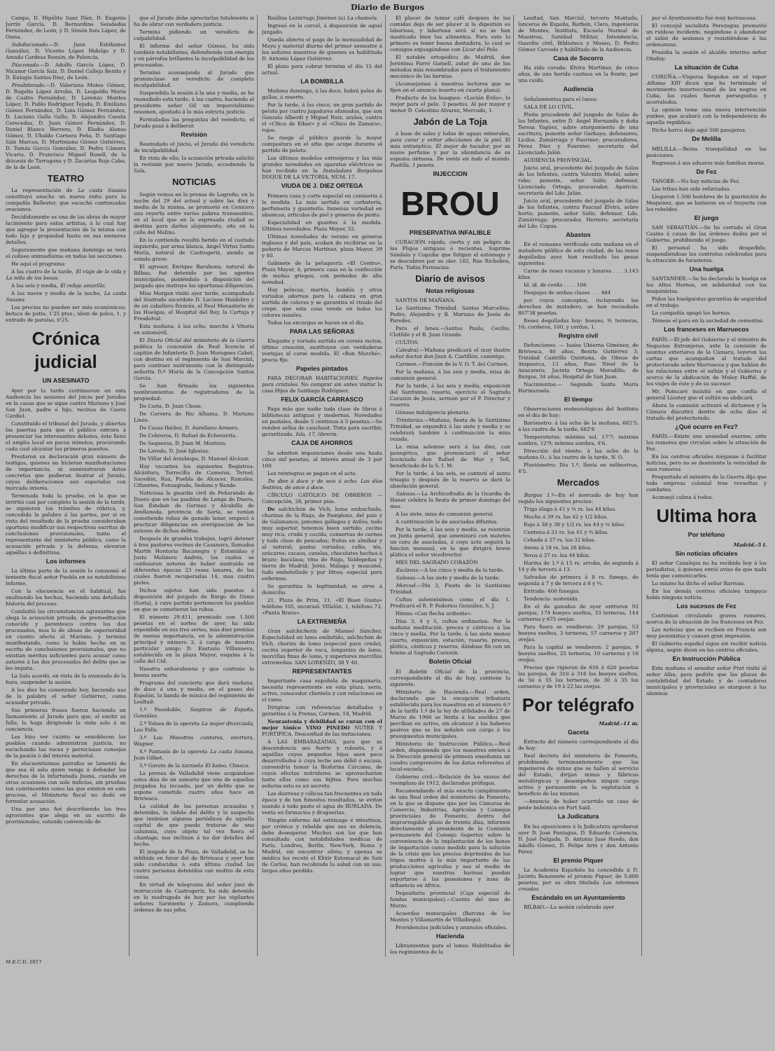Diario de Burgos
Campo, D. Hipólito Saez Díez, D. Eugenio Jorrín García, D. Bernardino Seisdedos Fernández, de León, y D. Simón Inés López, de Osma.
Subdiaconado.—D. Juan Estébanez González, D. Vicente López Hidalgo y D. Amado Cardesa Remón, de Palencia.
Diaconado.—D. Adolfo García López, D. Nicanor García Saiz, D. Daniel Calleja Benito y D. Eulogio Santos Díez, de León.
Presbiterado.—D. Valeriano Mateo Gómez, D. Rogelio López Arroba, D. Leopoldo María de Castro Fernández, D. Lorenzo Montes López, D. Pablo Rodríguez Tejada, D. Emiliano Gómez Fernández, D. Luis Gómez Fernández, D. Luciano Gallo Gallo, D. Alejandro Cuesta Cerecedas, D. Juan Gómez Fernández, D. Daniel Blanco Herrero, D. Eladio Alonso Gómez, D. Ubaldo Carnero Peña, D. Santiago Sáiz Marcos, D. Martiniano Gómez Gutiérrez, D. Tomás García González, D. Pedro Cámara Vicario, D. Francisco Miguel Rosell, de la diócesis de Tarragona y D. Zacarías Rojo Cabo, de la de León.
TEATRO
La representación de La casta Susana constituyó anoche un nuevo éxito para la compañía Ballester, que escuchó continuadas ovaciones.
Decididamente es una de las obras de mayor lucimiento para estos artistas, á lo cual hay que agregar la presentación de la misma con todo lujo y propiedad hasta en sus menores detalles.
Seguramente que mañana domingo se verá el coliseo animadísimo en todas las secciones.
He aquí el programa:
A las cuatro de la tarde, El viaje de la vida y La niña de los besos.
A las seis y media, El refajo amarillo.
A las nueve y media de la noche, La casta Susana.
Los precios no pueden ser más económicos: butaca de patio, 1'25 ptas.; idem de palco, 1, y entrada de paraíso, 0'25.
Crónica judicial
UN ASESINATO
Ayer por la tarde continuaron en esta Audiencia las sesiones del juicio por jurados en la causa que se sigue contra Mariano y José San Juan, padre é hijo, vecinos de Cueva Cardiel.
Constituído el tribunal del Jurado, y abiertas las puertas para que el público entrara á presenciar los interesantes debates, éste llenó el amplio local en pocos minutos, procurando cada cual alcanzar los primeros puestos.
Prestaron su declaración gran número de testigos, quienes no hicieron manifestaciones de importancia, ni suministraron datos concretos que pudieran ilustrar al Jurado, cuyas deliberaciones son esperadas con marcado interés.
Terminada toda la prueba, en la que se invirtió casi por completo la sesión de la tarde, se siguieron los trámites de rúbrica, y, concedida la palabra á las partes, por si en vista del resultado de la prueba consideraban oportuno modificar sus respectivos escritos de conclusiones provisionales, tanto el representante del ministerio público, como la acusación privada y la defensa, elevaron aquéllas á definitivas.
Los informes
La última parte de la sesión la consumió el teniente fiscal señor Puebla en su notabilísimo informe.
Con la elocuencia en él habitual, fué analizando los hechos, haciendo una detallada historia del proceso.
Combatió las circunstancias agravantes que alega la acusación privada, de premeditación conocida y parentesco contra los dos procesados, mas la de abuso de superioridad en cuanto afecta al Mariano, y terminó manifestando, como lo había hecho en su escrito de conclusiones provisionales, que no existían méritos suficientes para acusar como autores á los dos procesados del delito que se les imputa.
La Sala acordó, en vista de lo avanzado de la hora, suspender la sesión.
A las diez ha comenzado hoy, haciendo uso de la palabra el señor Gutiérrez, como acusador privado.
Sus primeras frases fueron haciendo un llamamiento al Jurado para que, al emitir su fallo, lo haga dirigiendo la vista solo á su conciencia.
Les hizo ver cuánto se ennoblecen los pueblos cuando administran justicia, no escuchando las voces y perniciosos consejos de la pasión ó del interés material.
En elocuentísimos párrafos se lamentó de que sea él solo quien venga á defender los derechos de la infortunada Juana, cuando en otras ocasiones con solo indicios, sin pruebas tan convincentes como las que existen en este proceso, el Ministerio fiscal no dudó en formular acusación.
Una por una fué describiendo las tres agravantes que alega en su escrito de provisionales, estando convencido de
que el Jurado debe apreciarlas totalmente si ha de obrar con verdadera justicia.
Termina pidiendo un veredicto de culpabilidad.
El informe del señor Gómez, ha sido también notabilísimo, defendiendo con energía y en párrafos brillantes la inculpabilidad de los procesados.
Terminó aconsejando al Jurado que pronunciase un veredicto de completa inculpabilidad.
Suspendida la sesión á la una y media, se ha reanudado esta tarde, á las cuatro, haciendo el presidente señor Gil un imparcialísimo resumen, ajustado á la más estricta justicia.
Formuladas las preguntas del veredicto, el Jurado pasó á deliberar.
Revisión
Reanudado el juicio, el Jurado dió veredicto de inculpabilidad.
En vista de ello, la acusación privada solicitó la revisión por nuevo Jurado, accediendo la Sala.
NOTICIAS
Según vemos en la prensa de Logroño, en la noche del 29 del actual y sobre las diez y media de la misma, se promovió en Cenicero una reyerta entre varios pobres transeuntes, en el local que en la expresada ciudad se destina para darles alojamiento, sito en la calle del Molino.
En la contienda resultó herido en el costado izquierdo, por arma blanca, Angel Virtus Santa María, natural de Castrogeriz, siendo su estado grave.
El agresor, Enrique Barahona, natural de Bilbao, fué detenido por los agentes municipales, poniéndolo á disposición del juzgado que instruye las oportunas diligencias.
Miss Morgan visitó ayer tarde, acompañada del ilustrado sacerdote D. Luciano Huidobro y de un caballero francés, el Real Monasterio de las Huelgas, el Hospital del Rey, la Cartuja y Fresdelval.
Esta mañana, á las ocho, marchó á Vitoria en automóvil.
El Diario Oficial del ministerio de la Guerra publica la concesión de Real licencia al capitán de Infantería D. Juan Moragues Cabot, con destino en el regimiento de San Marcial, para contraer matrimonio con la distinguida señorita D.ª María de la Concepción Santos García.
Se han firmado los siguientes nombramientos de registradores de la propiedad:
De Coria, D. Juan Chese.
De Cervera de Río Alhama, D. Mariano Linés.
De Casas-Ibáñez, D. Aureliano Armero.
De Cebreros, D. Rafael de Echevarría.
De Sequeros, D. Juan M. Montero.
De Laredo, D. José Iglesias.
De Villar del Arzobispo, D. Manuel Alcázar.
Hay vacantes los siguientes Registros: Alcántara, Torrecilla de Cameros, Teruel, Sacedón, Roa, Puebla de Alcocer, Ramales, Cifuentes, Fonsagrada, Sedano y Bande.
Noticiosa la guardia civil de Peñaranda de Duero que en los pueblos de Langa de Duero, San Esteban de Gormaz y Alcubilla de Avellaneda, provincia de Soria, se venían cometiendo robos de ganado lanar, empezó á practicar diligencias en averiguación de los autores de dichos delitos.
Después de grandes trabajos, logró detener á tres pastores vecinos de Casanova, llamados Martín Hontoria Bocanegra y Estanislao y Justo Molinero Andrés, los cuales se confesaron autores de haber sustraído en diferentes épocas 23 reses lanares, de las cuales fueron recuperadas 14, mas cuatro pieles.
Dichos sujetos han sido puestos á disposición del juzgado de Burgo de Osma (Soria), á cuyo partido pertenecen los pueblos en que se cometieron los robos.
El número 29.411, premiado con 1.500 pesetas en el sorteo de ayer, ha sido expendido en sus tres series, más diez premios de menos importancia, en la administración principal y número 3, á cargo de nuestro particular amigo D. Eustasio Villanueva, establecida en la plaza Mayor, esquina á la calle del Cid.
Nuestra enhorabuena y que continúe la buena suerte.
Programa del concierto que dará mañana, de doce á una y media, en el paseo del Espolón, la banda de música del regimiento de Lealtad:
1.º Pasodoble, Suspiros de España, González.
2.º Valses de la opereta La mujer divorciada, Leo Falls.
3.º Los Maestros cantores, overtura, Wagner.
4.º Fantasía de la opereta La casta Susana, Jean Gilbet.
5.º Gavota de la zarzuela El bateo, Chueca.
La prensa de Valladolid viene ocupándose estos días de un sumario que uno de aquellos juzgados ha incoado, por un delito que se supone cometido cuatro años hace en Briviesca.
La calidad de las personas acusadas y detenidas, la índole del delito y la sospecha que insinúan algunos periódicos de aquella capital de que pueda tratarse de una calumnia, cuyo objeto tal vez fuera el chantage, nos inclinan á no dar detalles del hecho.
El juzgado de la Plaza, de Valladolid, se ha inhibido en favor del de Briviesca y ayer han sido conducidas á esta última ciudad las cuatro personas detenidas con motivo de esta causa.
En virtud de telegrama del señor juez de instrucción de Castrogeriz, ha sido detenida en la madrugada de hoy por los vigilantes señores Sarmiento y Zamora, cumpliendo órdenes de sus jefes,
Basilisa Lezárraga Jiménez (a) La chumela.
Ingresó en la carcel, á disposición de aquel juzgado.
Queda abierto el pago de la mensualidad de Mayo y material diurno del primer semestre á los señores maestros de quienes es habilitado D. Antonio López Gutiérrez.
El plazo para cobrar termina el día 15 del actual.
LA BOMBILLA
Mañana domingo, á las doce, habrá pelea de gallos, á muerte.
Por la tarde, á las cinco, un gran partido de pelota por cuatro jugadores afamados, que son Gonzalo Alberdi y Miguel Ruiz, azules, contra el «Chico de Eibar» y el «Chico de Zamora», rojos.
Se ruega al público guarde la mayor compostura en el sitio que ocupe durante el partido de pelota.
Los últimos modelos extranjeros y las más grandes novedades en aparatos eléctricos se han recibido en la Instaladora Burgalesa DUQUE DE LA VICTORIA, NÚM. 17.
VIUDA DE J. DIEZ ORTEGA
Primera casa y corte especial en camisería á la medida. La más surtida en corbatería, perfumería y guantería. Inmensa variedad en abanicos, artículos de piel y géneros de punto.
Especialidad en guantes á la medida. Ultimas novedades. Plaza Mayor, 52.
Ultimas novedades de verano en géneros ingleses y del país, acaban de recibirse en la pañería de Marcos Martínez, plaza Mayor, 39 y 40.
Gabinete de la peluquería «El Centro», Plaza Mayor, 4, primera casa en la confección de moños griegos, con peinados de alta novedad.
Hay pelucas, martós, bandós y otros variados adornos para la cabeza en gran surtido de colores y se garantiza el rizado del crepé, que esta casa vende en todos los colores usuales.
Todos los encargos se hacen en el día.
PARA LAS SEÑORAS
Elegante y variado surtido en corsés rectos, última creación, sustituyen con verdaderas ventajas al corsé medida. El «Bon Marché», precio fijo.
Papeles pintados
PARA DECORAR HABITACIONES. Papeles para cristales. No comprar sin antes visitar la casa Hijos de Santiago Rodríguez.
FELIX GARCÍA CARRASCO
Paga más que nadie toda clase de libros ó bibliotecas antiguas y modernas. Novedades en postales, desde 5 céntimos á 5 pesetas.—Se venden sellos de cauchout. Tinta para escribir, garantizada. Isla, 17, librería.
CAJA DE AHORROS
Se admiten imposiciones desde una hasta cinco mil pesetas, al interés anual de 3 por 100.
Los reintegros se pagan en el acto.
De diez á doce y de seis á ocho. Los días festivos, de once á doce.
CÍRCULO CATÓLICO DE OBREROS — Concepción, 28, primer piso.
De salchichón de Vich, lomo embuchado, chorizos de la Rioja, de Pamplona, del país y de Salamanca; jamones gallegos y Avilés, todo muy superior, tenemos buen surtido; cecina muy rica, cruda y cocida; conservas de carnes y toda clase de pescados; frutas en almíbar y al natural; pastas variadas; cafés, tés, azúcares; cacaos, canelas, chocolates hechos á brazo; bacalaos; vino de Rioja, Valdepeñas y tierra de Madrid; Jeréz, Málaga y moscatel, todo embotellado y por litros; especial para enfermos.
Se garantiza la legitimidad; se sirve á domicilio.
21, Plaza de Prim, 21, «El Buen Gusto» teléfono 105, sucursal: Villalón, 1, teléfono 73, «Punta Brava».
LA EXTREMEÑA
Gran salchichería de Manuel Sánchez. Especialidad en lomo embutido, salchichón de Vich, chorizo de lomo (especial para crudo), cecina superior de vaca, longaniza de lomo, morcillas finas de lomo, y superiores morcillas extremeñas. SAN LORENZO, 38 Y 40.
REPRESENTANTES
Importante casa española de maquinaria, necesita representente en esta plaza, serio, activo, conocedor clientela y con relaciones en el ramo.
Dirigirse con referencias detalladas y garantías á la Prensa, Carmen, 18, Madrid.
Neurastenia y debilidad se curan con el mejor tónico VINO PINEDO NUTRE Y FORTIFICA. Desconfiad de las imitaciones.
A LAS EMBARAZADAS, para que su descendencia sea fuerte y robusta, y á aquéllas cuyos pequeños hijos sean poco desarrollados ó cuya leche sea débil ó escasa, convendría tomar la Bioforina Cárcamo, de cuyos efectos nutridores se aprovecharían tanto ellas como sus hijitos. Para muchas señoras esto es un secreto.
Las diarreas y cólicos tan frecuentes en toda época y de tan funestos resultados, se evitan usando á todo pasto el agua de BURLADA. De venta en farmacias y droguerías.
Ningún enfermo del estómago é intestinos, por crónica y rebelde que sea su dolencia, debe desesperar. Muchos son los que han consultado con notabilidades médicas de París, Londres, Berlín, New-York, Roma y Madrid, sin encontrar alivio; y apenas su médico les recetó el Elixir Estomacal de Saiz de Carlos, han recobrado la salud con su uso, largos años perdida.
El placer de tomar café después de las comidas deja de ser placer si la digestión es laboriosa, y laboriosa será si no se han masticado bien los alimentos. Para esto lo primero es tener buena dentadura, lo cual se consigue enjuagándose con Licor del Polo.
El notable ortopédico de Madrid, don Jerónimo Farré Gamell, autor de uno de los métodos más renombrados para el tratamiento mecánico de las hernias.
(Aconsejamos á nuestros lectores que se fijen en el anuncio inserto en cuarta plana).
Producto de los bosques: «Loción Évilo», lo mejor para el pelo. 3 pesetas. Al por mayor y menor D. Celestino Alvarez, Mercado, 1.
Jabón de La Toja
á base de sales y lodos de aguas minerales, para curar y evitar afecciones de la piel. El más antiséptico. El mejor de tocador, por su suave perfume y por la abundancia de su espuma untuosa. De venta en todo el mundo. Pastilla, 1 peseta.
INJECCION
BROU
PRESERVATIVA INFALIBLE
CURACIÓN rápida, cierta y sin peligro de los Flujos antiguos ó recientes. Suprime Sándalo y Copaiba que fatigan el estómago y se descubren por su olor. 102, Rue Richelieu, París. Todas Farmacias.
Diario de avisos
Notas religiosas
SANTOS DE MAÑANA.
La Santísima Trinidad. Santos Marcelino, Pedro, Alejandro y B. Mariana de Jesús de Paredes.
Para el lunes.—Santos Paula, Cecilio, Clotilde y el B. Juan Grande.
CULTOS.
Catedral.—Mañana predicará el muy ilustre señor doctor don Juan A. Castillón, canónigo.
Carmen.—Función de la V. O. T. del Carmen.
Por la mañana, á las seis y media, misa de comunión general.
Por la tarde, á las seis y media, exposición del Santísimo, rosario, ejercicio al Sagrado Corazón de Jesús, sermón por el P. Director y reserva.
Gánase indulgencia plenaria.
Trinitarias.—Mañana, fiesta de la Santísima Trinidad, se expondrá á las siete y media y se celebrará también á continuación la misa rezada.
La misa solemne será á las diez, con panegírico, que pronunciará el señor licenciado don Rafael de Mur y Tell, beneficiado de la S. I. M.
Por la tarde, á las seis, se cantará el santo trisagio y después de la reserva se dará la absolución general.
Salesas.—La Archicofradía de la Guardia de Honor celebra la fiesta de primer domingo del mes.
A las siete, misa de comunión general.
A continuación la de asociados difuntos.
Por la tarde, á las seis y media, se reunirán en Junta general, que amenizará con motetes un coro de asociadas, á cuyo acto seguirá la función mensual, en la que dirigirá breve plática el señor vicedirector.
MES DEL SAGRADO CORAZÓN
Esclavas.—A las cinco y media de la tarde.
Salesas.—A las siete y media de la tarde.
Merced.—Día 2, Fiesta de la Santísima Trinidad.
Cultos solemnísimos como el día 1. Predicará el R. P. Federico González, S. J.
Himno «Con flecha ardiente».
Días 3, 4 y 5, cultos ordinarios: Por la mañana meditación, preces y cánticos á las cinco y media. Por la tarde, á las siete menos cuarto, exposición, estación, rosario, preces, plática, cánticos y reserva, dándose fin con un himno al Sagrado Corazón.
Boletín Oficial
El Boletín Oficial de la provincia, correspondiente al día de hoy, contiene lo siguiente:
Ministerio de Hacienda.—Real orden, declarando que la excepción tributaria establecida para los maestros en el número 6.º de la tarifa 1.ª de la ley de utilidades de 27 de Marzo de 1900 se limita á los sueldos que perciban en activo, sin alcanzar á los haberes pasivos que se les señalen con cargo á los presupuestos municipales.
Ministerio de Instrucción Pública.—Real orden, disponiendo que los maestros envíen á la Dirección general de primera enseñanza un cuadro comprensivo de los datos referentes al local-escuela.
Gobierno civil.—Relación de los mozos del reemplazo de 1912, declarados prófugos.
Recomendando el más exacto cumplimiento de una Real orden del ministerio de Fomento, en la que se dispone que por las Cámaras de Comercio, Industrias, Agrícolas y Consejos provinciales de Fomento, dentro del improrrogable plazo de treinta días, informen directamente al presidente de la Comisión permanente del Consejo Superior, sobre la conveniencia de la implantación de los bonos de importación como medida para la solución de la crisis que los precios deprimidos de los trigos motiva á la más importante de las producciones agrícolas y sea el medio de lograr que nuestras harinas puedan exportarse á las posesiones y zona de influencia en Africa.
Depositaría provincial (Caja especial de fondos municipales).—Cuenta del mes de Marzo.
Acuerdos municipales (Barcina de los Montes y Villamartín de Villadiego).
Providencias judiciales y anuncios oficiales.
Hacienda
Libramientos para el lunes: Habilitados de los regimientos de la
Lealtad, San Marcial, tercero Montado, lanceros de España, Borbón, Clero, ingenieros de Montes, Instituto, Escuela Normal de Maestros, Sanidad Militar, Intendencia, Guardia civil, Biblioteca y Museo, D. Pedro Gómez Carcedo y habilitado de la Audiencia.
Casa de Socorro
Ha sido curada: Elvira Martínez, de cinco años, de una herida coutusa en la frente, por una caída.
Audiencia
Señalamientos para el lunes:
SALA DE LO CIVIL.
Pleito procedente del juzgado de Salas de los Infantes, entre D. Angel Hernando y doña Teresa Yagüez, sobre otorgamiento de una escritura; ponente señor Garbayo; defensores, Licdos. Zumárraga y Fournier; procuradores, Pérez Díez y Fournier; secretaría del Licenciado Jalón.
AUDIENCIA PROVINCIAL.
Juicio oral, procedente del juzgado de Salas de los Infantes, contra Valentín Medel, sobre robo; ponente, señor Solís; defensor, Licenciado Ortega; procurador, Aparicio; secretaría del Ldo. Jalón.
Juicio oral, procedente del juzgado de Salas de los Infantes, contra Pascual Elvira, sobre hurto; ponente, señor Solís; defensor, Ldo. Zumárraga; procurador, Herrero; secretaría del Ldo. Capua.
Abastos
En el romaneo verificado esta mañana en el matadero público de esta ciudad, de las reses degolladas ayer, han resultado los pesos siguientes:
Carne de reses vacunas y lanares . . . 3.143 kilos
Id. id. de cerda . . . . 106
Despojos de ambas clases . . . 484
por cuyos conceptos, incluyendo los derechos de matadero, se han recaudado 807'38 pesetas.
Reses degolladas hoy: bueyes, 9; terneras, 16; corderos, 100, y cerdos, 1.
Registro civil
Defunciones. — Isaías Ubierna Giménez, de Briviesca, 40 años, Benito Gutiérrez 3; Trinidad Castrillo Quintana, de Olmos de Atapuerca, 13 años, Paso Nivel de la Azucarera; Jacinta Ortega Moradillo, de Burgos, 34 años, Hospital de San Juan.
Nacimientos.— Segunda Santa María Hormazuela.
El tiempo
Observaciones meteorológicas del Instituto en el día de hoy:
Barómetro: á las ocho de la mañana, 682'5; á las cuatro de la tarde, 682'8
Temperaturas: máxima sol, 17'7; máxima sombra, 12'9; mínima sombra, 4'6.
Dirección del viento: á las ocho de la mañana O.; á las cuatro de la tarde, N. O.
Pluviómetro: Día 1.º, lluvia en milímetros, 4'5.
Mercados
Burgos 1.º—En el mercado de hoy han regido los siguientes precios:
Trigo álaga á 41 y ½ rs. los 44 kilos.
Mocho á 39 rs. los 42 y 1/2 kilos.
Rojo á 38 y 38 y 1/2 rs. los 44 y ½ kilos.
Centeno á 31 rs. los 41 y ½ kilos.
Cebada á 27 rs. los 32 kilos.
Avena á 18 rs. los 26 kilos.
Yeros á 37 rs. los 44 kilos.
Harina de 1.ª á 15 rs. arroba, de segunda á 14 y de tercera á 13.
Salvados de primera á 8 rs. fanega, de segunda á 7 y de tercera á 6 y ½.
Entrada: 400 fanegas.
Tendencia: sostenida.
En el de ganados de ayer entraron 92 parejas, 174 bueyes sueltos, 33 terneras, 144 carneros y 675 ovejas.
Para fuera se vendieron: 29 parejas, 53 bueyes sueltos, 3 terneras, 57 carneros y 287 ovejas.
Para la capital se vendieron: 2 parejas, 9 bueyes sueltos, 25 terneras, 10 carneros y 16 ovejas.
Precios que rigieron de 616 á 620 pesetas las parejas, de 310 á 316 los bueyes sueltos, de 50 á 55 las terneras, de 30 á 35 los carneros y de 19 á 22 las ovejas.
Por telégrafo
Madrid.-11 m.
Gaceta
Extracto del número correspondiente al día de hoy:
Real decreto del ministerio de Fomento, prohibiendo terminantemente que los ingenieros de minas que se hallen al servicio del Estado, dirijan minas y fábricas metalúrgicas y desempeñen ningun cargo activo y permanente en la explotación á beneficio de las mismas.
—Anuncio de haber ocurrido un caso de peste bubónica en Port Said.
La Judicatura
En las oposiciones á la Judicatura aprobaron ayer D. José Paniagua, D. Eduardo Canencia, D. José Delgado, D. Antonio José Rueda, don Adolfo Gómez, D. Felipe Arin y don Antonio Pérez.
El premio Piquer
La Academia Española ha concedido á D. Jacinto Benavente el premio Piquer, de 5.000 pesetas, por su obra titulada Los intereses creados.
Escándalo en un Ayuntamiento
BILBAO.—La sesión celebrada ayer
por el Ayuntamiento fué muy borrascosa.
El concejal socialista Perezagua promovió un ruidoso incidente, negándose á abandonar el salón de sesiones y resistiéndose á las ordenanzas.
Presidía la sesión el alcalde interino señor Otaduy.
La situación de Cuba
CORUÑA.—Viajeros llegados en el vapor Alfonso XIII dicen que ha terminado el movimiento insurreccional de los negros en Cuba, los cuales fueron perseguidos y acorralados.
La opinión teme una nueva intervención yankee, que acabará con la independencia de aquella república.
Dicho barco dejó aquí 500 pasajeros.
De Melilla
MELILLA.—Reina tranquilidad en las posiciones.
Regresan á sus aduares más familias moras.
De Fez
TANGER.—No hay noticias de Fez.
Las tribus han sido reforzadas.
Llegaron 1.500 hombres de la guarnición de Mequinez, que se batieron en el trayecto con los rebeldes.
El juego
SAN SEBASTIÁN.—Se ha cerrado el Gran Casino á causa de las órdenes dadas por el Gobierno, prohibiendo el juego.
El personal ha sido despedido, suspendiéndose los contratos celebrados para la atracción de forasteros.
Una huelga
SANTANDER.—Se ha declarado la huelga en los Altos Hornos, en solidaridad con los maquinistas.
Piden los huelguistas garantías de seguridad en el trabajo.
La compañía apagó los hornos.
Témese el paro en la sociedad de cementos.
Los franceses en Marruecos
PARÍS.—El jefe del Gobierno y el ministro de Negocios Extranjeros, ante la comisión de asuntos exteriores de la Cámara, leyeron las cartas que acompañan al tratado del protectorado sobre Marruecos y que hablan de las relaciones entre el sultán y el Gobierno y acerca de la abdicación de Muley Haffid, de los viajes de éste y de su sucesor.
Mr. Poincaré insistió en que confía el general Liautey que el sultán no abdicará.
Ahora la comisión activará el dictamen y la Cámara discutirá dentro de ocho días el tratado del protectorado.
¿Qué ocurre en Fez?
PARÍS.—Existe una ansiedad enorme, ante los rumores que circulan sobre la situación de Fez.
En los centros oficiales niéganse á facilitar noticias, pero no se desmiente la veracidad de esos rumores.
Preguntado el ministro de la Guerra dijo que toda empresa colonial trae revueltas y combates.
Aconsejó calma á todos.
Ultima hora
Por teléfono
Madrid.-5 t.
Sin noticias oficiales
El señor Canalejas no ha recibido hoy á los periodistas, á quienes envió aviso de que nada tenía que comunicarles.
Lo mismo ha dicho el señor Barroso.
En los demás centros oficiales tampoco había ninguna noticia.
Los sucesos de Fez
Continúan circulando graves rumores, acerca de la situación de los franceses en Fez.
Las noticias que se reciben en Francia son muy pesimistas y causan gran impresión.
El Gobierno español sigue sin recibir noticia alguna, según dicen en los centros oficiales.
En Instrucción Pública
Esta mañana el senador señor Prat visitó al señor Alba, para pedirle que las plazas de contabilidad del Estado y de contadores municipales y provinciales se otorguen á los alumnos
M.E.C.D. 2017